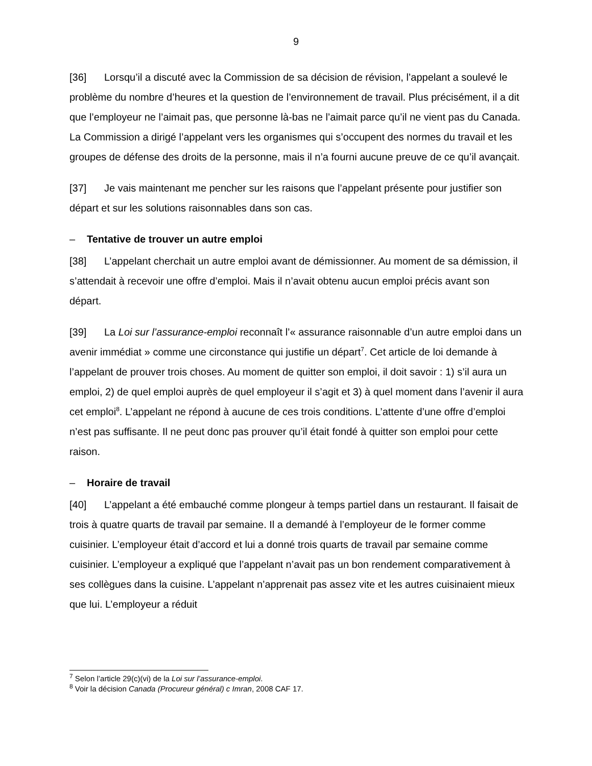9
[36] Lorsqu’il a discuté avec la Commission de sa décision de révision, l’appelant a soulevé le problème du nombre d’heures et la question de l’environnement de travail. Plus précisément, il a dit que l’employeur ne l’aimait pas, que personne là-bas ne l’aimait parce qu’il ne vient pas du Canada. La Commission a dirigé l’appelant vers les organismes qui s’occupent des normes du travail et les groupes de défense des droits de la personne, mais il n’a fourni aucune preuve de ce qu’il avançait.
[37] Je vais maintenant me pencher sur les raisons que l’appelant présente pour justifier son départ et sur les solutions raisonnables dans son cas.
– Tentative de trouver un autre emploi
[38] L’appelant cherchait un autre emploi avant de démissionner. Au moment de sa démission, il s’attendait à recevoir une offre d’emploi. Mais il n’avait obtenu aucun emploi précis avant son départ.
[39] La Loi sur l’assurance-emploi reconnaît l’« assurance raisonnable d’un autre emploi dans un avenir immédiat » comme une circonstance qui justifie un départ<sup>7</sup>. Cet article de loi demande à l’appelant de prouver trois choses. Au moment de quitter son emploi, il doit savoir : 1) s’il aura un emploi, 2) de quel emploi auprès de quel employeur il s’agit et 3) à quel moment dans l’avenir il aura cet emploi<sup>8</sup>. L’appelant ne répond à aucune de ces trois conditions. L’attente d’une offre d’emploi n’est pas suffisante. Il ne peut donc pas prouver qu’il était fondé à quitter son emploi pour cette raison.
– Horaire de travail
[40] L’appelant a été embauché comme plongeur à temps partiel dans un restaurant. Il faisait de trois à quatre quarts de travail par semaine. Il a demandé à l’employeur de le former comme cuisinier. L’employeur était d’accord et lui a donné trois quarts de travail par semaine comme cuisinier. L’employeur a expliqué que l’appelant n’avait pas un bon rendement comparativement à ses collègues dans la cuisine. L’appelant n’apprenait pas assez vite et les autres cuisinaient mieux que lui. L’employeur a réduit
<sup>7</sup> Selon l’article 29(c)(vi) de la Loi sur l’assurance-emploi.
<sup>8</sup> Voir la décision Canada (Procureur général) c Imran, 2008 CAF 17.